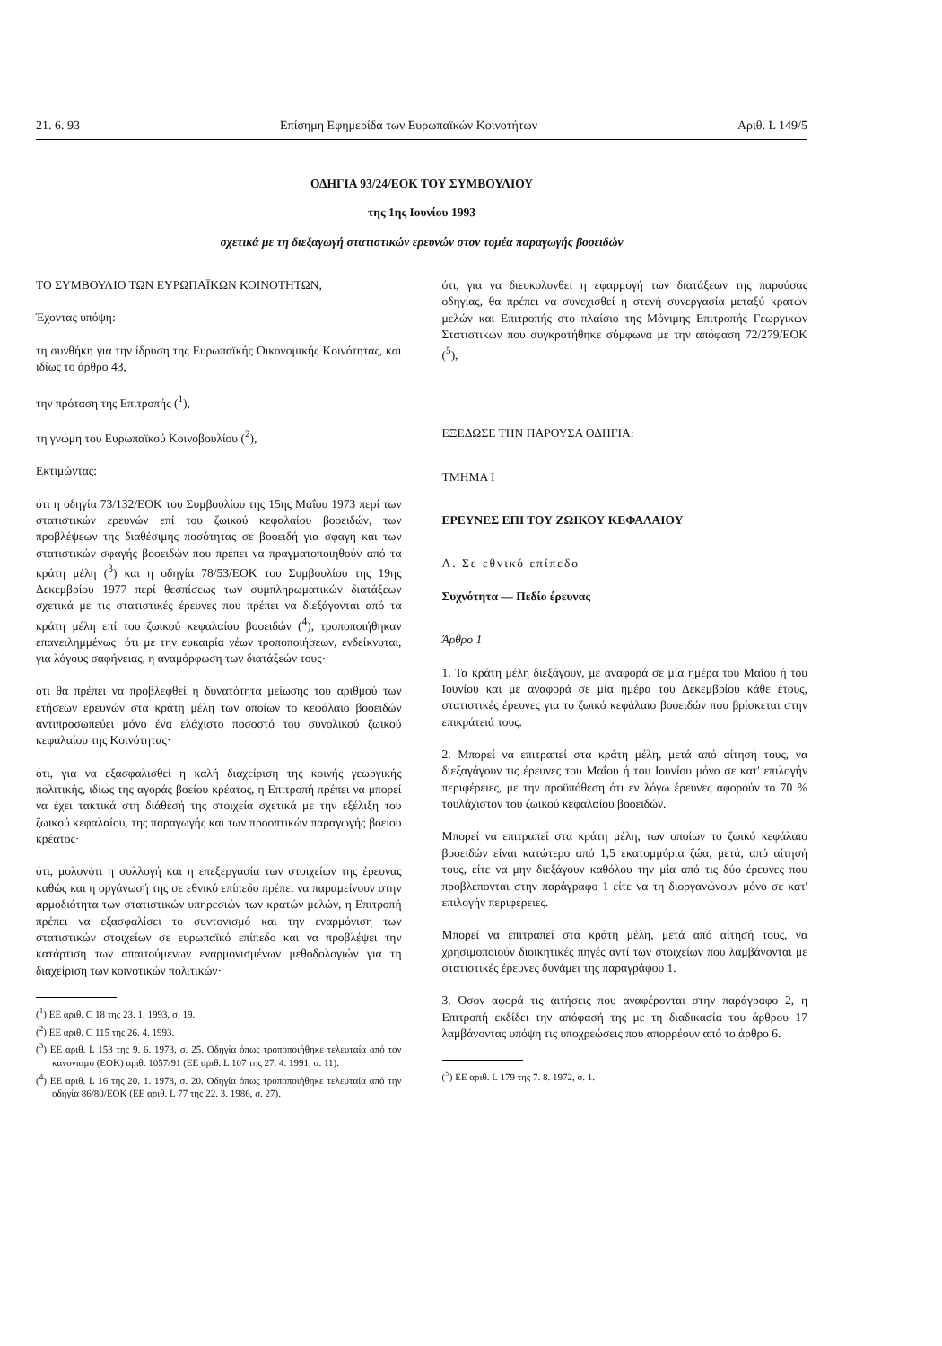21. 6. 93 Επίσημη Εφημερίδα των Ευρωπαϊκών Κοινοτήτων Αριθ. L 149/5
ΟΔΗΓΙΑ 93/24/ΕΟΚ ΤΟΥ ΣΥΜΒΟΥΛΙΟΥ
της 1ης Ιουνίου 1993
σχετικά με τη διεξαγωγή στατιστικών ερευνών στον τομέα παραγωγής βοοειδών
ΤΟ ΣΥΜΒΟΥΛΙΟ ΤΩΝ ΕΥΡΩΠΑΪΚΩΝ ΚΟΙΝΟΤΗΤΩΝ,
Έχοντας υπόψη:
τη συνθήκη για την ίδρυση της Ευρωπαϊκής Οικονομικής Κοινότητας, και ιδίως το άρθρο 43,
την πρόταση της Επιτροπής (<sup>1</sup>),
τη γνώμη του Ευρωπαϊκού Κοινοβουλίου (<sup>2</sup>),
Εκτιμώντας:
ότι η οδηγία 73/132/ΕΟΚ του Συμβουλίου της 15ης Μαΐου 1973 περί των στατιστικών ερευνών επί του ζωικού κεφαλαίου βοοειδών, των προβλέψεων της διαθέσιμης ποσότητας σε βοοειδή για σφαγή και των στατιστικών σφαγής βοοειδών που πρέπει να πραγματοποιηθούν από τα κράτη μέλη (<sup>3</sup>) και η οδηγία 78/53/ΕΟΚ του Συμβουλίου της 19ης Δεκεμβρίου 1977 περί θεσπίσεως των συμπληρωματικών διατάξεων σχετικά με τις στατιστικές έρευνες που πρέπει να διεξάγονται από τα κράτη μέλη επί του ζωικού κεφαλαίου βοοειδών (<sup>4</sup>), τροποποιήθηκαν επανειλημμένως· ότι με την ευκαιρία νέων τροποποιήσεων, ενδείκνυται, για λόγους σαφήνειας, η αναμόρφωση των διατάξεών τους·
ότι θα πρέπει να προβλεφθεί η δυνατότητα μείωσης του αριθμού των ετήσεων ερευνών στα κράτη μέλη των οποίων το κεφάλαιο βοοειδών αντιπροσωπεύει μόνο ένα ελάχιστο ποσοστό του συνολικού ζωικού κεφαλαίου της Κοινότητας·
ότι, για να εξασφαλισθεί η καλή διαχείριση της κοινής γεωργικής πολιτικής, ιδίως της αγοράς βοείου κρέατος, η Επιτροπή πρέπει να μπορεί να έχει τακτικά στη διάθεσή της στοιχεία σχετικά με την εξέλιξη του ζωικού κεφαλαίου, της παραγωγής και των προοπτικών παραγωγής βοείου κρέατος·
ότι, μολονότι η συλλογή και η επεξεργασία των στοιχείων της έρευνας καθώς και η οργάνωσή της σε εθνικό επίπεδο πρέπει να παραμείνουν στην αρμοδιότητα των στατιστικών υπηρεσιών των κρατών μελών, η Επιτροπή πρέπει να εξασφαλίσει το συντονισμό και την εναρμόνιση των στατιστικών στοιχείων σε ευρωπαϊκό επίπεδο και να προβλέψει την κατάρτιση των απαιτούμενων εναρμονισμένων μεθοδολογιών για τη διαχείριση των κοινοτικών πολιτικών·
(<sup>1</sup>) ΕΕ αριθ. C 18 της 23. 1. 1993, σ. 19.
(<sup>2</sup>) ΕΕ αριθ. C 115 της 26. 4. 1993.
(<sup>3</sup>) ΕΕ αριθ. L 153 της 9. 6. 1973, σ. 25. Οδηγία όπως τροποποιήθηκε τελευταία από τον κανονισμό (ΕΟΚ) αριθ. 1057/91 (ΕΕ αριθ. L 107 της 27. 4. 1991, σ. 11).
(<sup>4</sup>) ΕΕ αριθ. L 16 της 20. 1. 1978, σ. 20. Οδηγία όπως τροποποιήθηκε τελευταία από την οδηγία 86/80/ΕΟΚ (ΕΕ αριθ. L 77 της 22. 3. 1986, σ. 27).
ότι, για να διευκολυνθεί η εφαρμογή των διατάξεων της παρούσας οδηγίας, θα πρέπει να συνεχισθεί η στενή συνεργασία μεταξύ κρατών μελών και Επιτροπής στο πλαίσιο της Μόνιμης Επιτροπής Γεωργικών Στατιστικών που συγκροτήθηκε σύμφωνα με την απόφαση 72/279/ΕΟΚ (<sup>5</sup>),
ΕΞΕΔΩΣΕ ΤΗΝ ΠΑΡΟΥΣΑ ΟΔΗΓΙΑ:
ΤΜΗΜΑ Ι
ΕΡΕΥΝΕΣ ΕΠΙ ΤΟΥ ΖΩΙΚΟΥ ΚΕΦΑΛΑΙΟΥ
Α. Σε εθνικό επίπεδο
Συχνότητα — Πεδίο έρευνας
Άρθρο 1
1. Τα κράτη μέλη διεξάγουν, με αναφορά σε μία ημέρα του Μαΐου ή του Ιουνίου και με αναφορά σε μία ημέρα του Δεκεμβρίου κάθε έτους, στατιστικές έρευνες για το ζωικό κεφάλαιο βοοειδών που βρίσκεται στην επικράτειά τους.
2. Μπορεί να επιτραπεί στα κράτη μέλη, μετά από αίτησή τους, να διεξαγάγουν τις έρευνες του Μαΐου ή του Ιουνίου μόνο σε κατ' επιλογήν περιφέρειες, με την προϋπόθεση ότι εν λόγω έρευνες αφορούν το 70 % τουλάχιστον του ζωικού κεφαλαίου βοοειδών.
Μπορεί να επιτραπεί στα κράτη μέλη, των οποίων το ζωικό κεφάλαιο βοοειδών είναι κατώτερο από 1,5 εκατομμύρια ζώα, μετά, από αίτησή τους, είτε να μην διεξάγουν καθόλου την μία από τις δύο έρευνες που προβλέπονται στην παράγραφο 1 είτε να τη διοργανώνουν μόνο σε κατ' επιλογήν περιφέρειες.
Μπορεί να επιτραπεί στα κράτη μέλη, μετά από αίτησή τους, να χρησιμοποιούν διοικητικές πηγές αντί των στοιχείων που λαμβάνονται με στατιστικές έρευνες δυνάμει της παραγράφου 1.
3. Όσον αφορά τις αιτήσεις που αναφέρονται στην παράγραφο 2, η Επιτροπή εκδίδει την απόφασή της με τη διαδικασία του άρθρου 17 λαμβάνοντας υπόψη τις υποχρεώσεις που απορρέουν από το άρθρο 6.
(<sup>5</sup>) ΕΕ αριθ. L 179 της 7. 8. 1972, σ. 1.